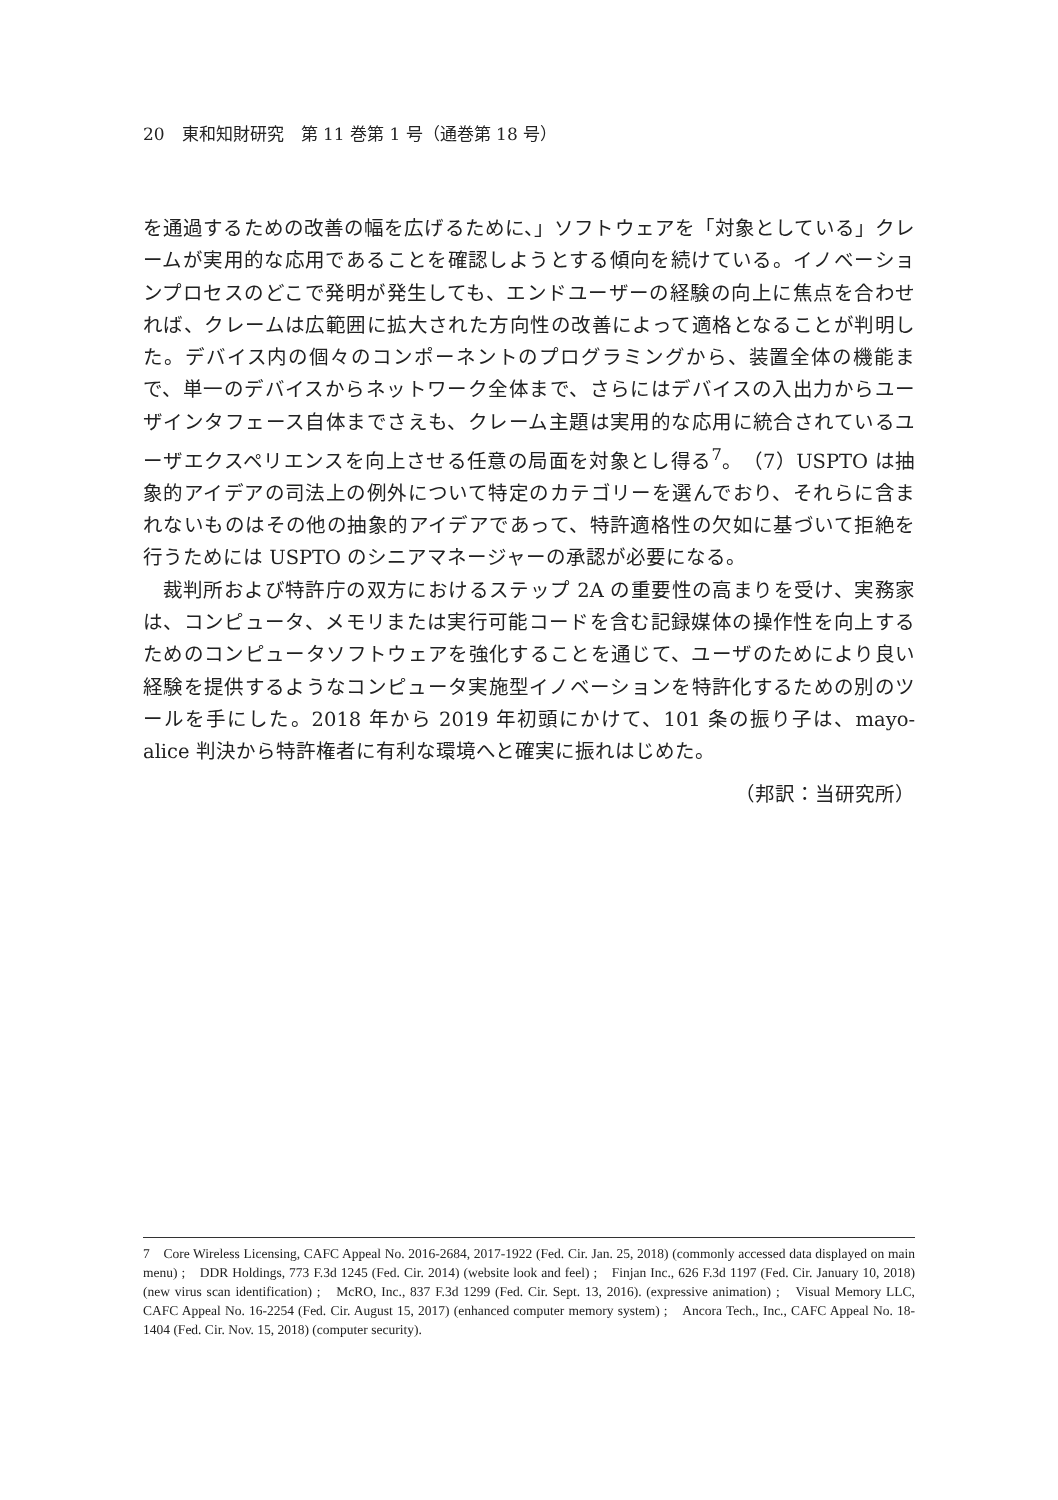20　東和知財研究　第 11 巻第 1 号（通巻第 18 号）
を通過するための改善の幅を広げるために、」ソフトウェアを「対象としている」クレームが実用的な応用であることを確認しようとする傾向を続けている。イノベーションプロセスのどこで発明が発生しても、エンドユーザーの経験の向上に焦点を合わせれば、クレームは広範囲に拡大された方向性の改善によって適格となることが判明した。デバイス内の個々のコンポーネントのプログラミングから、装置全体の機能まで、単一のデバイスからネットワーク全体まで、さらにはデバイスの入出力からユーザインタフェース自体までさえも、クレーム主題は実用的な応用に統合されているユーザエクスペリエンスを向上させる任意の局面を対象とし得る<sup>7</sup>。（7）USPTO は抽象的アイデアの司法上の例外について特定のカテゴリーを選んでおり、それらに含まれないものはその他の抽象的アイデアであって、特許適格性の欠如に基づいて拒絶を行うためには USPTO のシニアマネージャーの承認が必要になる。
裁判所および特許庁の双方におけるステップ 2A の重要性の高まりを受け、実務家は、コンピュータ、メモリまたは実行可能コードを含む記録媒体の操作性を向上するためのコンピュータソフトウェアを強化することを通じて、ユーザのためにより良い経験を提供するようなコンピュータ実施型イノベーションを特許化するための別のツールを手にした。2018 年から 2019 年初頭にかけて、101 条の振り子は、mayo-alice 判決から特許権者に有利な環境へと確実に振れはじめた。
（邦訳：当研究所）
7　Core Wireless Licensing, CAFC Appeal No. 2016-2684, 2017-1922 (Fed. Cir. Jan. 25, 2018) (commonly accessed data displayed on main menu) ;　DDR Holdings, 773 F.3d 1245 (Fed. Cir. 2014) (website look and feel) ;　Finjan Inc., 626 F.3d 1197 (Fed. Cir. January 10, 2018) (new virus scan identification) ;　McRO, Inc., 837 F.3d 1299 (Fed. Cir. Sept. 13, 2016). (expressive animation) ;　Visual Memory LLC, CAFC Appeal No. 16-2254 (Fed. Cir. August 15, 2017) (enhanced computer memory system) ;　Ancora Tech., Inc., CAFC Appeal No. 18-1404 (Fed. Cir. Nov. 15, 2018) (computer security).